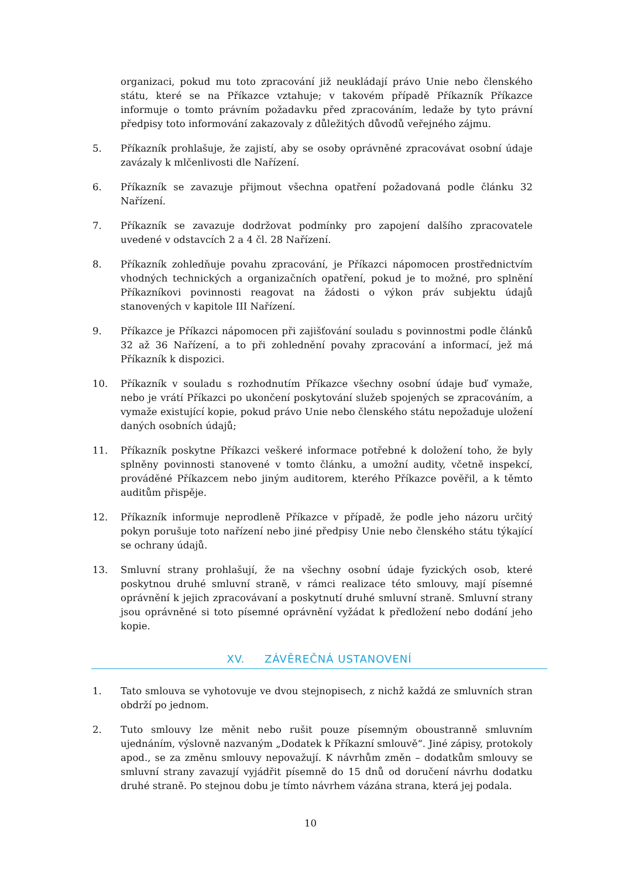organizaci, pokud mu toto zpracování již neukládají právo Unie nebo členského státu, které se na Příkazce vztahuje; v takovém případě Příkazník Příkazce informuje o tomto právním požadavku před zpracováním, ledaže by tyto právní předpisy toto informování zakazovaly z důležitých důvodů veřejného zájmu.
5. Příkazník prohlašuje, že zajistí, aby se osoby oprávněné zpracovávat osobní údaje zavázaly k mlčenlivosti dle Nařízení.
6. Příkazník se zavazuje přijmout všechna opatření požadovaná podle článku 32 Nařízení.
7. Příkazník se zavazuje dodržovat podmínky pro zapojení dalšího zpracovatele uvedené v odstavcích 2 a 4 čl. 28 Nařízení.
8. Příkazník zohledňuje povahu zpracování, je Příkazci nápomocen prostřednictvím vhodných technických a organizačních opatření, pokud je to možné, pro splnění Příkazníkovi povinnosti reagovat na žádosti o výkon práv subjektu údajů stanovených v kapitole III Nařízení.
9. Příkazce je Příkazci nápomocen při zajišťování souladu s povinnostmi podle článků 32 až 36 Nařízení, a to při zohlednění povahy zpracování a informací, jež má Příkazník k dispozici.
10. Příkazník v souladu s rozhodnutím Příkazce všechny osobní údaje buď vymaže, nebo je vrátí Příkazci po ukončení poskytování služeb spojených se zpracováním, a vymaže existující kopie, pokud právo Unie nebo členského státu nepožaduje uložení daných osobních údajů;
11. Příkazník poskytne Příkazci veškeré informace potřebné k doložení toho, že byly splněny povinnosti stanovené v tomto článku, a umožní audity, včetně inspekcí, prováděné Příkazcem nebo jiným auditorem, kterého Příkazce pověřil, a k těmto auditům přispěje.
12. Příkazník informuje neprodleně Příkazce v případě, že podle jeho názoru určitý pokyn porušuje toto nařízení nebo jiné předpisy Unie nebo členského státu týkající se ochrany údajů.
13. Smluvní strany prohlašují, že na všechny osobní údaje fyzických osob, které poskytnou druhé smluvní straně, v rámci realizace této smlouvy, mají písemné oprávnění k jejich zpracovávaní a poskytnutí druhé smluvní straně. Smluvní strany jsou oprávněné si toto písemné oprávnění vyžádat k předložení nebo dodání jeho kopie.
XV. ZÁVĚREČNÁ USTANOVENÍ
1. Tato smlouva se vyhotovuje ve dvou stejnopisech, z nichž každá ze smluvních stran obdrží po jednom.
2. Tuto smlouvy lze měnit nebo rušit pouze písemným oboustranně smluvním ujednáním, výslovně nazvaným „Dodatek k Příkazní smlouvě“. Jiné zápisy, protokoly apod., se za změnu smlouvy nepovažují. K návrhům změn – dodatkům smlouvy se smluvní strany zavazují vyjádřit písemně do 15 dnů od doručení návrhu dodatku druhé straně. Po stejnou dobu je tímto návrhem vázána strana, která jej podala.
10